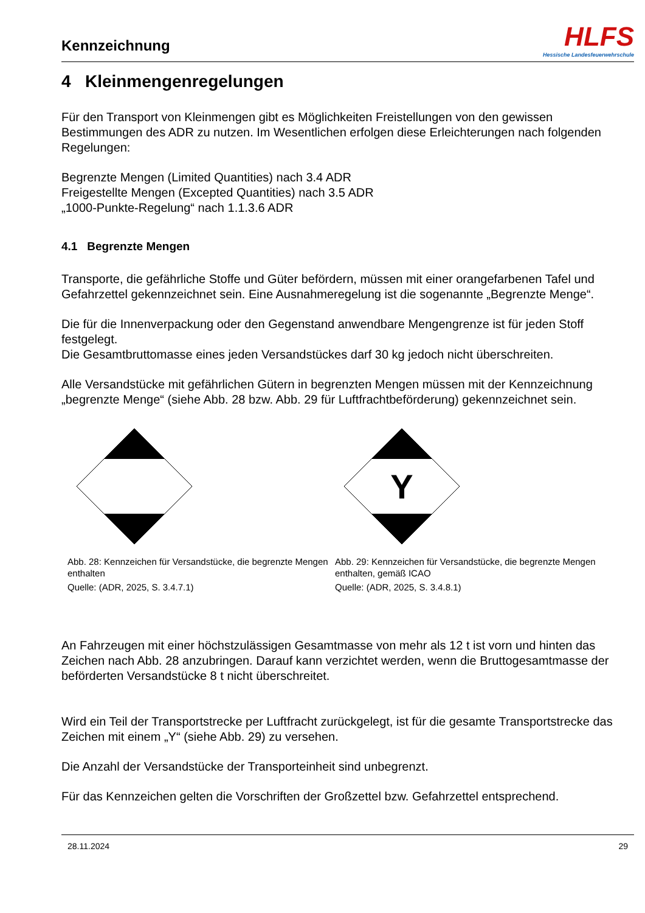Kennzeichnung
HLFS
Hessische Landesfeuerwehrschule
4 Kleinmengenregelungen
Für den Transport von Kleinmengen gibt es Möglichkeiten Freistellungen von den gewissen Bestimmungen des ADR zu nutzen. Im Wesentlichen erfolgen diese Erleichterungen nach folgenden Regelungen:
Begrenzte Mengen (Limited Quantities) nach 3.4 ADR
Freigestellte Mengen (Excepted Quantities) nach 3.5 ADR
„1000-Punkte-Regelung“ nach 1.1.3.6 ADR
4.1 Begrenzte Mengen
Transporte, die gefährliche Stoffe und Güter befördern, müssen mit einer orangefarbenen Tafel und Gefahrzettel gekennzeichnet sein. Eine Ausnahmeregelung ist die sogenannte „Begrenzte Menge“.
Die für die Innenverpackung oder den Gegenstand anwendbare Mengengrenze ist für jeden Stoff festgelegt.
Die Gesamtbruttomasse eines jeden Versandstückes darf 30 kg jedoch nicht überschreiten.
Alle Versandstücke mit gefährlichen Gütern in begrenzten Mengen müssen mit der Kennzeichnung „begrenzte Menge“ (siehe Abb. 28 bzw. Abb. 29 für Luftfrachtbeförderung) gekennzeichnet sein.
Abb. 28: Kennzeichen für Versandstücke, die begrenzte Mengen enthalten
Quelle: (ADR, 2025, S. 3.4.7.1)
Y
Abb. 29: Kennzeichen für Versandstücke, die begrenzte Mengen enthalten, gemäß ICAO
Quelle: (ADR, 2025, S. 3.4.8.1)
An Fahrzeugen mit einer höchstzulässigen Gesamtmasse von mehr als 12 t ist vorn und hinten das Zeichen nach Abb. 28 anzubringen. Darauf kann verzichtet werden, wenn die Bruttogesamtmasse der beförderten Versandstücke 8 t nicht überschreitet.
Wird ein Teil der Transportstrecke per Luftfracht zurückgelegt, ist für die gesamte Transportstrecke das Zeichen mit einem „Y“ (siehe Abb. 29) zu versehen.
Die Anzahl der Versandstücke der Transporteinheit sind unbegrenzt.
Für das Kennzeichen gelten die Vorschriften der Großzettel bzw. Gefahrzettel entsprechend.
28.11.2024 29